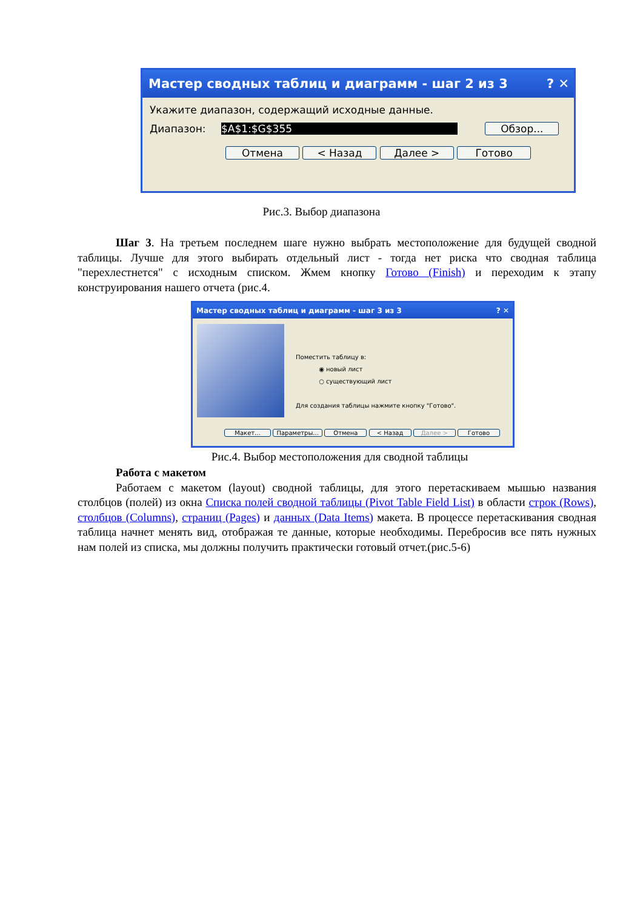Мастер сводных таблиц и диаграмм - шаг 2 из 3 ? ✕
Укажите диапазон, содержащий исходные данные.
Диапазон: $A$1:$G$355 Обзор...
Отмена < Назад Далее > Готово
Рис.3. Выбор диапазона
Шаг 3. На третьем последнем шаге нужно выбрать местоположение для будущей сводной таблицы. Лучше для этого выбирать отдельный лист - тогда нет риска что сводная таблица "перехлестнется" с исходным списком. Жмем кнопку Готово (Finish) и переходим к этапу конструирования нашего отчета (рис.4.
Мастер сводных таблиц и диаграмм - шаг 3 из 3 ? ✕
Поместить таблицу в:
◉ новый лист
○ существующий лист
Для создания таблицы нажмите кнопку "Готово".
Макет... Параметры... Отмена < Назад Далее > Готово
Рис.4. Выбор местоположения для сводной таблицы
Работа с макетом
Работаем с макетом (layout) сводной таблицы, для этого перетаскиваем мышью названия столбцов (полей) из окна Списка полей сводной таблицы (Pivot Table Field List) в области строк (Rows), столбцов (Columns), страниц (Pages) и данных (Data Items) макета. В процессе перетаскивания сводная таблица начнет менять вид, отображая те данные, которые необходимы. Перебросив все пять нужных нам полей из списка, мы должны получить практически готовый отчет.(рис.5-6)